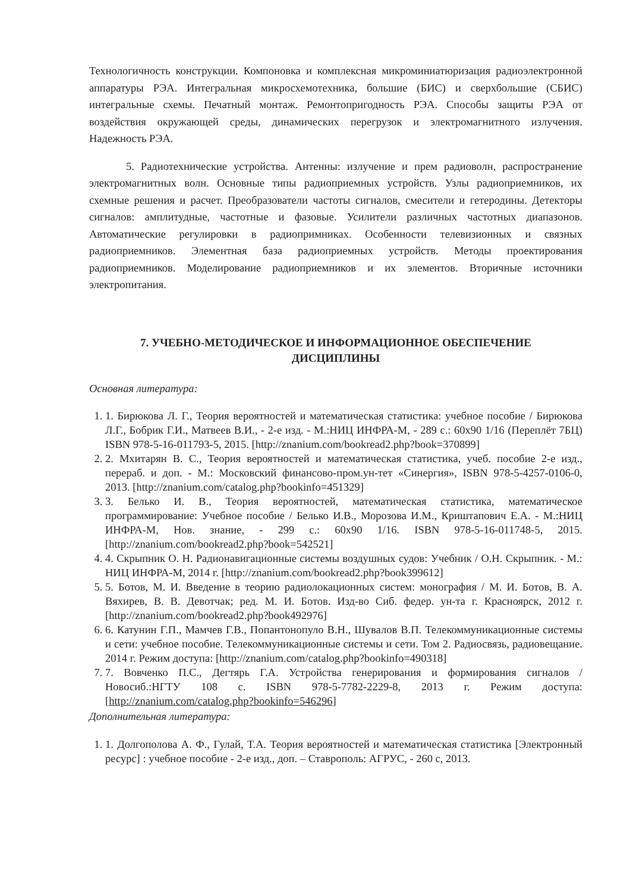Технологичность конструкции. Компоновка и комплексная микроминиатюризация радиоэлектронной аппаратуры РЭА. Интегральная микросхемотехника, большие (БИС) и сверхбольшие (СБИС) интегральные схемы. Печатный монтаж. Ремонтопригодность РЭА. Способы защиты РЭА от воздействия окружающей среды, динамических перегрузок и электромагнитного излучения. Надежность РЭА.
5. Радиотехнические устройства. Антенны: излучение и прем радиоволн, распространение электромагнитных волн. Основные типы радиоприемных устройств. Узлы радиоприемников, их схемные решения и расчет. Преобразователи частоты сигналов, смесители и гетеродины. Детекторы сигналов: амплитудные, частотные и фазовые. Усилители различных частотных диапазонов. Автоматические регулировки в радиопримниках. Особенности телевизионных и связных радиоприемников. Элементная база радиоприемных устройств. Методы проектирования радиоприемников. Моделирование радиоприемников и их элементов. Вторичные источники электропитания.
7. УЧЕБНО-МЕТОДИЧЕСКОЕ И ИНФОРМАЦИОННОЕ ОБЕСПЕЧЕНИЕ
ДИСЦИПЛИНЫ
Основная литература:
1. 1. Бирюкова Л. Г., Теория вероятностей и математическая статистика: учебное пособие / Бирюкова Л.Г., Бобрик Г.И., Матвеев В.И., - 2-е изд. - М.:НИЦ ИНФРА-М, - 289 с.: 60x90 1/16 (Переплёт 7БЦ) ISBN 978-5-16-011793-5, 2015. [http://znanium.com/bookread2.php?book=370899]
2. 2. Мхитарян В. С., Теория вероятностей и математическая статистика, учеб. пособие 2-е изд., перераб. и доп. - М.: Московский финансово-пром.ун-тет «Синергия», ISBN 978-5-4257-0106-0, 2013. [http://znanium.com/catalog.php?bookinfo=451329]
3. 3. Белько И. В., Теория вероятностей, математическая статистика, математическое программирование: Учебное пособие / Белько И.В., Морозова И.М., Криштапович Е.А. - М.:НИЦ ИНФРА-М, Нов. знание, - 299 с.: 60x90 1/16. ISBN 978-5-16-011748-5, 2015. [http://znanium.com/bookread2.php?book=542521]
4. 4. Скрыпник О. Н. Радионавигационные системы воздушных судов: Учебник / О.Н. Скрыпник. - М.: НИЦ ИНФРА-М, 2014 г. [http://znanium.com/bookread2.php?book399612]
5. 5. Ботов, М. И. Введение в теорию радиолокационных систем: монография / М. И. Ботов, В. А. Вяхирев, В. В. Девотчак; ред. М. И. Ботов. Изд-во Сиб. федер. ун-та г. Красноярск, 2012 г. [http://znanium.com/bookread2.php?book492976]
6. 6. Катунин Г.П., Мамчев Г.В., Попантонопуло В.Н., Шувалов В.П. Телекоммуникационные системы и сети: учебное пособие. Телекоммуникационные системы и сети. Том 2. Радиосвязь, радиовещание. 2014 г. Режим доступа: [http://znanium.com/catalog.php?bookinfo=490318]
7. 7. Вовченко П.С., Дегтярь Г.А. Устройства генерирования и формирования сигналов / Новосиб.:НГТУ 108 с. ISBN 978-5-7782-2229-8, 2013 г. Режим доступа: [http://znanium.com/catalog.php?bookinfo=546296]
Дополнительная литература:
1. 1. Долгополова А. Ф., Гулай, Т.А. Теория вероятностей и математическая статистика [Электронный ресурс] : учебное пособие - 2-е изд., доп. – Ставрополь: АГРУС, - 260 с, 2013.